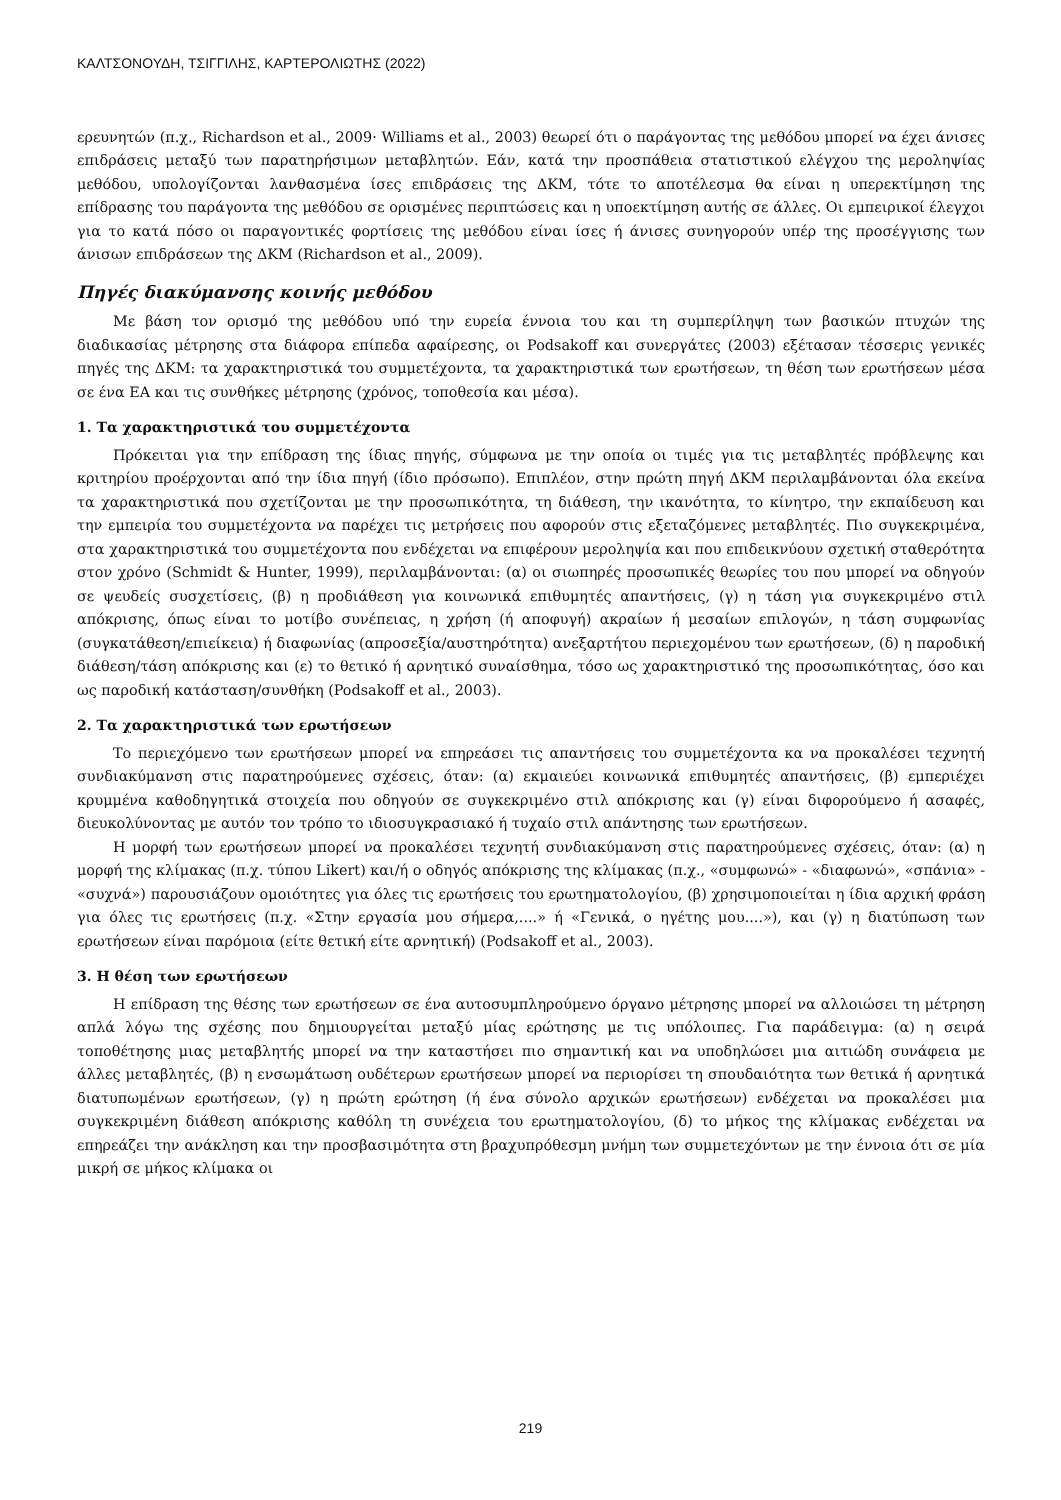ΚΑΛΤΣΟΝΟΥΔΗ, ΤΣΙΓΓΙΛΗΣ, ΚΑΡΤΕΡΟΛΙΩΤΗΣ (2022)
ερευνητών (π.χ., Richardson et al., 2009· Williams et al., 2003) θεωρεί ότι ο παράγοντας της μεθόδου μπορεί να έχει άνισες επιδράσεις μεταξύ των παρατηρήσιμων μεταβλητών. Εάν, κατά την προσπάθεια στατιστικού ελέγχου της μεροληψίας μεθόδου, υπολογίζονται λανθασμένα ίσες επιδράσεις της ΔΚΜ, τότε το αποτέλεσμα θα είναι η υπερεκτίμηση της επίδρασης του παράγοντα της μεθόδου σε ορισμένες περιπτώσεις και η υποεκτίμηση αυτής σε άλλες. Οι εμπειρικοί έλεγχοι για το κατά πόσο οι παραγοντικές φορτίσεις της μεθόδου είναι ίσες ή άνισες συνηγορούν υπέρ της προσέγγισης των άνισων επιδράσεων της ΔΚΜ (Richardson et al., 2009).
Πηγές διακύμανσης κοινής μεθόδου
Με βάση τον ορισμό της μεθόδου υπό την ευρεία έννοια του και τη συμπερίληψη των βασικών πτυχών της διαδικασίας μέτρησης στα διάφορα επίπεδα αφαίρεσης, οι Podsakoff και συνεργάτες (2003) εξέτασαν τέσσερις γενικές πηγές της ΔΚΜ: τα χαρακτηριστικά του συμμετέχοντα, τα χαρακτηριστικά των ερωτήσεων, τη θέση των ερωτήσεων μέσα σε ένα ΕΑ και τις συνθήκες μέτρησης (χρόνος, τοποθεσία και μέσα).
1. Τα χαρακτηριστικά του συμμετέχοντα
Πρόκειται για την επίδραση της ίδιας πηγής, σύμφωνα με την οποία οι τιμές για τις μεταβλητές πρόβλεψης και κριτηρίου προέρχονται από την ίδια πηγή (ίδιο πρόσωπο). Επιπλέον, στην πρώτη πηγή ΔΚΜ περιλαμβάνονται όλα εκείνα τα χαρακτηριστικά που σχετίζονται με την προσωπικότητα, τη διάθεση, την ικανότητα, το κίνητρο, την εκπαίδευση και την εμπειρία του συμμετέχοντα να παρέχει τις μετρήσεις που αφορούν στις εξεταζόμενες μεταβλητές. Πιο συγκεκριμένα, στα χαρακτηριστικά του συμμετέχοντα που ενδέχεται να επιφέρουν μεροληψία και που επιδεικνύουν σχετική σταθερότητα στον χρόνο (Schmidt & Hunter, 1999), περιλαμβάνονται: (α) οι σιωπηρές προσωπικές θεωρίες του που μπορεί να οδηγούν σε ψευδείς συσχετίσεις, (β) η προδιάθεση για κοινωνικά επιθυμητές απαντήσεις, (γ) η τάση για συγκεκριμένο στιλ απόκρισης, όπως είναι το μοτίβο συνέπειας, η χρήση (ή αποφυγή) ακραίων ή μεσαίων επιλογών, η τάση συμφωνίας (συγκατάθεση/επιείκεια) ή διαφωνίας (απροσεξία/αυστηρότητα) ανεξαρτήτου περιεχομένου των ερωτήσεων, (δ) η παροδική διάθεση/τάση απόκρισης και (ε) το θετικό ή αρνητικό συναίσθημα, τόσο ως χαρακτηριστικό της προσωπικότητας, όσο και ως παροδική κατάσταση/συνθήκη (Podsakoff et al., 2003).
2. Τα χαρακτηριστικά των ερωτήσεων
Το περιεχόμενο των ερωτήσεων μπορεί να επηρεάσει τις απαντήσεις του συμμετέχοντα κα να προκαλέσει τεχνητή συνδιακύμανση στις παρατηρούμενες σχέσεις, όταν: (α) εκμαιεύει κοινωνικά επιθυμητές απαντήσεις, (β) εμπεριέχει κρυμμένα καθοδηγητικά στοιχεία που οδηγούν σε συγκεκριμένο στιλ απόκρισης και (γ) είναι διφορούμενο ή ασαφές, διευκολύνοντας με αυτόν τον τρόπο το ιδιοσυγκρασιακό ή τυχαίο στιλ απάντησης των ερωτήσεων.
Η μορφή των ερωτήσεων μπορεί να προκαλέσει τεχνητή συνδιακύμανση στις παρατηρούμενες σχέσεις, όταν: (α) η μορφή της κλίμακας (π.χ. τύπου Likert) και/ή ο οδηγός απόκρισης της κλίμακας (π.χ., «συμφωνώ» - «διαφωνώ», «σπάνια» - «συχνά») παρουσιάζουν ομοιότητες για όλες τις ερωτήσεις του ερωτηματολογίου, (β) χρησιμοποιείται η ίδια αρχική φράση για όλες τις ερωτήσεις (π.χ. «Στην εργασία μου σήμερα,....» ή «Γενικά, ο ηγέτης μου....»), και (γ) η διατύπωση των ερωτήσεων είναι παρόμοια (είτε θετική είτε αρνητική) (Podsakoff et al., 2003).
3. Η θέση των ερωτήσεων
Η επίδραση της θέσης των ερωτήσεων σε ένα αυτοσυμπληρούμενο όργανο μέτρησης μπορεί να αλλοιώσει τη μέτρηση απλά λόγω της σχέσης που δημιουργείται μεταξύ μίας ερώτησης με τις υπόλοιπες. Για παράδειγμα: (α) η σειρά τοποθέτησης μιας μεταβλητής μπορεί να την καταστήσει πιο σημαντική και να υποδηλώσει μια αιτιώδη συνάφεια με άλλες μεταβλητές, (β) η ενσωμάτωση ουδέτερων ερωτήσεων μπορεί να περιορίσει τη σπουδαιότητα των θετικά ή αρνητικά διατυπωμένων ερωτήσεων, (γ) η πρώτη ερώτηση (ή ένα σύνολο αρχικών ερωτήσεων) ενδέχεται να προκαλέσει μια συγκεκριμένη διάθεση απόκρισης καθόλη τη συνέχεια του ερωτηματολογίου, (δ) το μήκος της κλίμακας ενδέχεται να επηρεάζει την ανάκληση και την προσβασιμότητα στη βραχυπρόθεσμη μνήμη των συμμετεχόντων με την έννοια ότι σε μία μικρή σε μήκος κλίμακα οι
219